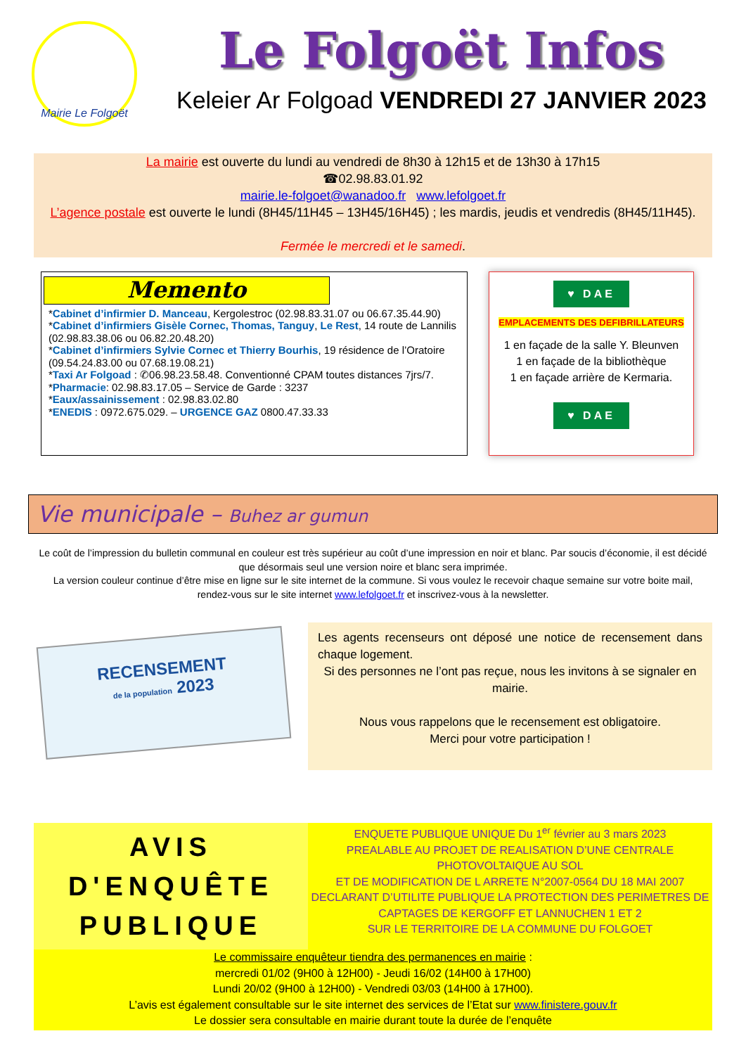Mairie Le Folgoët
Le Folgoët Infos
Keleier Ar Folgoad VENDREDI 27 JANVIER 2023
La mairie est ouverte du lundi au vendredi de 8h30 à 12h15 et de 13h30 à 17h15
☎02.98.83.01.92
mairie.le-folgoet@wanadoo.fr www.lefolgoet.fr
L’agence postale est ouverte le lundi (8H45/11H45 – 13H45/16H45) ; les mardis, jeudis et vendredis (8H45/11H45).
Fermée le mercredi et le samedi.
Memento
*Cabinet d’infirmier D. Manceau, Kergolestroc (02.98.83.31.07 ou 06.67.35.44.90)
*Cabinet d’infirmiers Gisèle Cornec, Thomas, Tanguy, Le Rest, 14 route de Lannilis (02.98.83.38.06 ou 06.82.20.48.20)
*Cabinet d’infirmiers Sylvie Cornec et Thierry Bourhis, 19 résidence de l’Oratoire (09.54.24.83.00 ou 07.68.19.08.21)
*Taxi Ar Folgoad : ✆06.98.23.58.48. Conventionné CPAM toutes distances 7jrs/7.
*Pharmacie: 02.98.83.17.05 – Service de Garde : 3237
*Eaux/assainissement : 02.98.83.02.80
*ENEDIS : 0972.675.029. – URGENCE GAZ 0800.47.33.33
♥ DAE
EMPLACEMENTS DES DEFIBRILLATEURS
1 en façade de la salle Y. Bleunven
1 en façade de la bibliothèque
1 en façade arrière de Kermaria.
♥ DAE
Vie municipale – Buhez ar gumun
Le coût de l’impression du bulletin communal en couleur est très supérieur au coût d’une impression en noir et blanc. Par soucis d’économie, il est décidé que désormais seul une version noire et blanc sera imprimée.
La version couleur continue d’être mise en ligne sur le site internet de la commune. Si vous voulez le recevoir chaque semaine sur votre boite mail, rendez-vous sur le site internet www.lefolgoet.fr et inscrivez-vous à la newsletter.
RECENSEMENT
de la population 2023
Les agents recenseurs ont déposé une notice de recensement dans chaque logement.
Si des personnes ne l’ont pas reçue, nous les invitons à se signaler en mairie.
Nous vous rappelons que le recensement est obligatoire.
Merci pour votre participation !
AVIS
D'ENQUÊTE
PUBLIQUE
ENQUETE PUBLIQUE UNIQUE Du 1<sup>er</sup> février au 3 mars 2023
PREALABLE AU PROJET DE REALISATION D’UNE CENTRALE PHOTOVOLTAIQUE AU SOL
ET DE MODIFICATION DE L ARRETE N°2007-0564 DU 18 MAI 2007
DECLARANT D’UTILITE PUBLIQUE LA PROTECTION DES PERIMETRES DE CAPTAGES DE KERGOFF ET LANNUCHEN 1 ET 2
SUR LE TERRITOIRE DE LA COMMUNE DU FOLGOET
Le commissaire enquêteur tiendra des permanences en mairie :
mercredi 01/02 (9H00 à 12H00) - Jeudi 16/02 (14H00 à 17H00)
Lundi 20/02 (9H00 à 12H00) - Vendredi 03/03 (14H00 à 17H00).
L’avis est également consultable sur le site internet des services de l’Etat sur www.finistere.gouv.fr
Le dossier sera consultable en mairie durant toute la durée de l’enquête